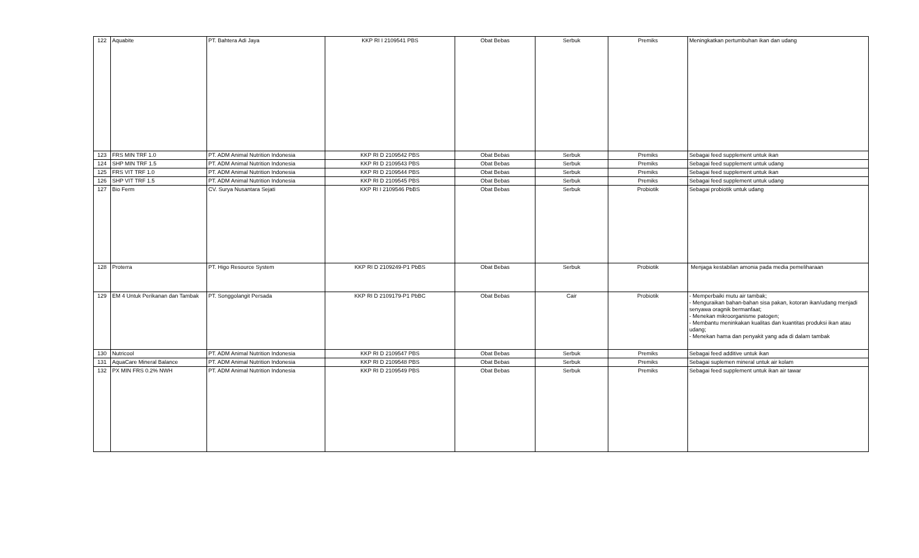| 122 | Aquabite | PT. Bahtera Adi Jaya | KKP RI I 2109541 PBS | Obat Bebas | Serbuk | Premiks | Meningkatkan pertumbuhan ikan dan udang |
| 123 | FRS MIN TRF 1.0 | PT. ADM Animal Nutrition Indonesia | KKP RI D 2109542 PBS | Obat Bebas | Serbuk | Premiks | Sebagai feed supplement untuk ikan |
| 124 | SHP MIN TRF 1.5 | PT. ADM Animal Nutrition Indonesia | KKP RI D 2109543 PBS | Obat Bebas | Serbuk | Premiks | Sebagai feed supplement untuk udang |
| 125 | FRS VIT TRF 1.0 | PT. ADM Animal Nutrition Indonesia | KKP RI D 2109544 PBS | Obat Bebas | Serbuk | Premiks | Sebagai feed supplement untuk ikan |
| 126 | SHP VIT TRF 1.5 | PT. ADM Animal Nutrition Indonesia | KKP RI D 2109545 PBS | Obat Bebas | Serbuk | Premiks | Sebagai feed supplement untuk udang |
| 127 | Bio Ferm | CV. Surya Nusantara Sejati | KKP RI I 2109546 PbBS | Obat Bebas | Serbuk | Probiotik | Sebagai probiotik untuk udang |
| 128 | Proterra | PT. Higo Resource System | KKP RI D 2109249-P1 PbBS | Obat Bebas | Serbuk | Probiotik | Menjaga kestabilan amonia pada media pemeliharaan |
| 129 | EM 4 Untuk Perikanan dan Tambak | PT. Songgolangit Persada | KKP RI D 2109179-P1 PbBC | Obat Bebas | Cair | Probiotik | - Memperbaiki mutu air tambak; - Menguraikan bahan-bahan sisa pakan, kotoran ikan/udang menjadi senyawa oragnik bermanfaat; - Menekan mikroorganisme patogen; - Membantu meninkakan kualitas dan kuantitas produksi ikan atau udang; - Menekan hama dan penyakit yang ada di dalam tambak |
| 130 | Nutricool | PT. ADM Animal Nutrition Indonesia | KKP RI D 2109547 PBS | Obat Bebas | Serbuk | Premiks | Sebagai feed additive untuk ikan |
| 131 | AquaCare Mineral Balance | PT. ADM Animal Nutrition Indonesia | KKP RI D 2109548 PBS | Obat Bebas | Serbuk | Premiks | Sebagai suplemen mineral untuk air kolam |
| 132 | PX MIN FRS 0.2% NWH | PT. ADM Animal Nutrition Indonesia | KKP RI D 2109549 PBS | Obat Bebas | Serbuk | Premiks | Sebagai feed supplement untuk ikan air tawar |